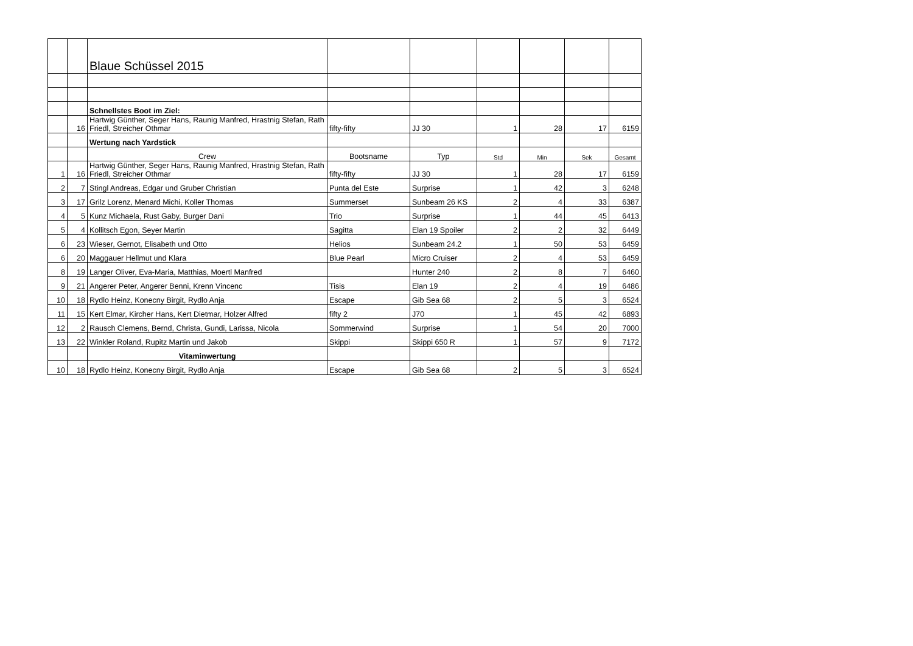| | | Blaue Schüssel 2015 | | | | | | |
| | | Schnellstes Boot im Ziel: | | | | | | |
| | 16 | Hartwig Günther, Seger Hans, Raunig Manfred, Hrastnig Stefan, Rath Friedl, Streicher Othmar | fifty-fifty | JJ 30 | 1 | 28 | 17 | 6159 |
| | | Wertung nach Yardstick | | | | | | |
| | | Crew | Bootsname | Typ | Std | Min | Sek | Gesamt |
| 1 | 16 | Hartwig Günther, Seger Hans, Raunig Manfred, Hrastnig Stefan, Rath Friedl, Streicher Othmar | fifty-fifty | JJ 30 | 1 | 28 | 17 | 6159 |
| 2 | 7 | Stingl Andreas, Edgar und Gruber Christian | Punta del Este | Surprise | 1 | 42 | 3 | 6248 |
| 3 | 17 | Grilz Lorenz, Menard Michi, Koller Thomas | Summerset | Sunbeam 26 KS | 2 | 4 | 33 | 6387 |
| 4 | 5 | Kunz Michaela, Rust Gaby, Burger Dani | Trio | Surprise | 1 | 44 | 45 | 6413 |
| 5 | 4 | Kollitsch Egon, Seyer Martin | Sagitta | Elan 19 Spoiler | 2 | 2 | 32 | 6449 |
| 6 | 23 | Wieser, Gernot, Elisabeth und Otto | Helios | Sunbeam 24.2 | 1 | 50 | 53 | 6459 |
| 6 | 20 | Maggauer Hellmut und Klara | Blue Pearl | Micro Cruiser | 2 | 4 | 53 | 6459 |
| 8 | 19 | Langer Oliver, Eva-Maria, Matthias, Moertl Manfred | | Hunter 240 | 2 | 8 | 7 | 6460 |
| 9 | 21 | Angerer Peter, Angerer Benni, Krenn Vincenc | Tisis | Elan 19 | 2 | 4 | 19 | 6486 |
| 10 | 18 | Rydlo Heinz, Konecny Birgit, Rydlo Anja | Escape | Gib Sea 68 | 2 | 5 | 3 | 6524 |
| 11 | 15 | Kert Elmar, Kircher Hans, Kert Dietmar, Holzer Alfred | fifty 2 | J70 | 1 | 45 | 42 | 6893 |
| 12 | 2 | Rausch Clemens, Bernd, Christa, Gundi, Larissa, Nicola | Sommerwind | Surprise | 1 | 54 | 20 | 7000 |
| 13 | 22 | Winkler Roland, Rupitz Martin und Jakob | Skippi | Skippi 650 R | 1 | 57 | 9 | 7172 |
| | | Vitaminwertung | | | | | | |
| 10 | 18 | Rydlo Heinz, Konecny Birgit, Rydlo Anja | Escape | Gib Sea 68 | 2 | 5 | 3 | 6524 |